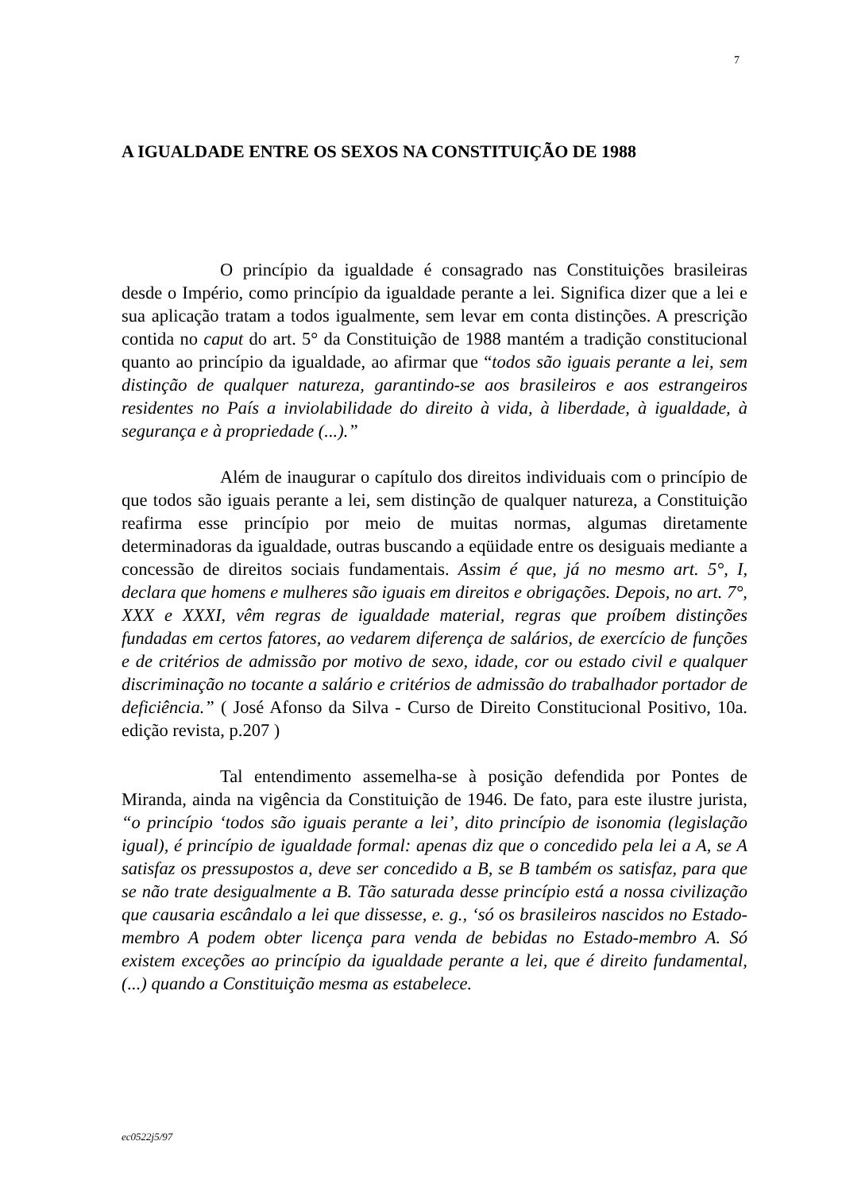7
A IGUALDADE ENTRE OS SEXOS NA CONSTITUIÇÃO DE 1988
O princípio da igualdade é consagrado nas Constituições brasileiras desde o Império, como princípio da igualdade perante a lei. Significa dizer que a lei e sua aplicação tratam a todos igualmente, sem levar em conta distinções. A prescrição contida no caput do art. 5° da Constituição de 1988 mantém a tradição constitucional quanto ao princípio da igualdade, ao afirmar que “todos são iguais perante a lei, sem distinção de qualquer natureza, garantindo-se aos brasileiros e aos estrangeiros residentes no País a inviolabilidade do direito à vida, à liberdade, à igualdade, à segurança e à propriedade (...).”
Além de inaugurar o capítulo dos direitos individuais com o princípio de que todos são iguais perante a lei, sem distinção de qualquer natureza, a Constituição reafirma esse princípio por meio de muitas normas, algumas diretamente determinadoras da igualdade, outras buscando a eqüidade entre os desiguais mediante a concessão de direitos sociais fundamentais. Assim é que, já no mesmo art. 5°, I, declara que homens e mulheres são iguais em direitos e obrigações. Depois, no art. 7°, XXX e XXXI, vêm regras de igualdade material, regras que proíbem distinções fundadas em certos fatores, ao vedarem diferença de salários, de exercício de funções e de critérios de admissão por motivo de sexo, idade, cor ou estado civil e qualquer discriminação no tocante a salário e critérios de admissão do trabalhador portador de deficiência.” ( José Afonso da Silva - Curso de Direito Constitucional Positivo, 10a. edição revista, p.207 )
Tal entendimento assemelha-se à posição defendida por Pontes de Miranda, ainda na vigência da Constituição de 1946. De fato, para este ilustre jurista, “o princípio ‘todos são iguais perante a lei’, dito princípio de isonomia (legislação igual), é princípio de igualdade formal: apenas diz que o concedido pela lei a A, se A satisfaz os pressupostos a, deve ser concedido a B, se B também os satisfaz, para que se não trate desigualmente a B. Tão saturada desse princípio está a nossa civilização que causaria escândalo a lei que dissesse, e. g., ‘só os brasileiros nascidos no Estado-membro A podem obter licença para venda de bebidas no Estado-membro A. Só existem exceções ao princípio da igualdade perante a lei, que é direito fundamental, (...) quando a Constituição mesma as estabelece.
ec0522j5/97